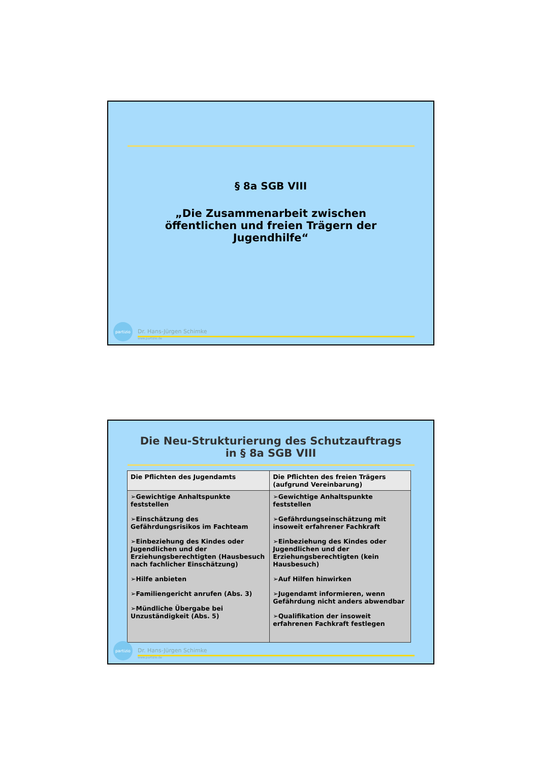§ 8a SGB VIII
„Die Zusammenarbeit zwischen
öffentlichen und freien Trägern der
Jugendhilfe“
partizio
Dr. Hans-Jürgen Schimke
www.partizio.de
Die Neu-Strukturierung des Schutzauftrags
in § 8a SGB VIII
| Die Pflichten des Jugendamts | Die Pflichten des freien Trägers (aufgrund Vereinbarung) |
| --- | --- |
| ➢Gewichtige Anhaltspunkte feststellen ➢Einschätzung des Gefährdungsrisikos im Fachteam ➢Einbeziehung des Kindes oder Jugendlichen und der Erziehungsberechtigten (Hausbesuch nach fachlicher Einschätzung) ➢Hilfe anbieten ➢Familiengericht anrufen (Abs. 3) ➢Mündliche Übergabe bei Unzuständigkeit (Abs. 5) | ➢Gewichtige Anhaltspunkte feststellen ➢Gefährdungseinschätzung mit insoweit erfahrener Fachkraft ➢Einbeziehung des Kindes oder Jugendlichen und der Erziehungsberechtigten (kein Hausbesuch) ➢Auf Hilfen hinwirken ➢Jugendamt informieren, wenn Gefährdung nicht anders abwendbar ➢Qualifikation der insoweit erfahrenen Fachkraft festlegen |
partizio
Dr. Hans-Jürgen Schimke
www.partizio.de